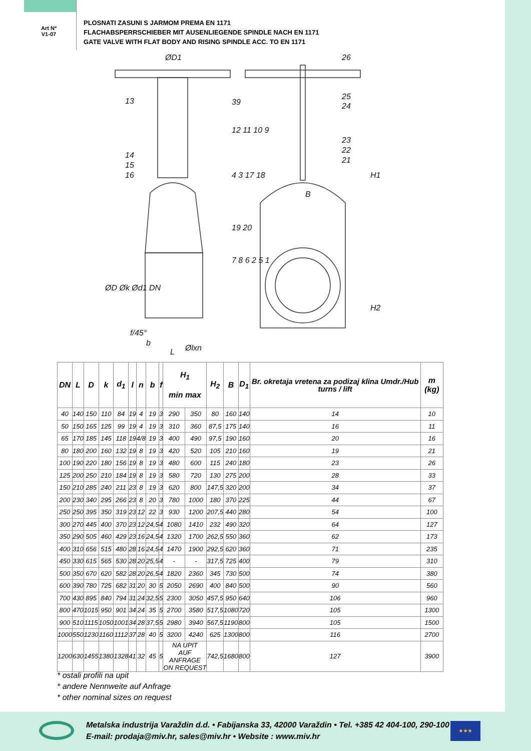Art Nº
V1-07
PLOSNATI ZASUNI S JARMOM PREMA EN 1171
FLACHABSPERRSCHIEBER MIT AUSENLIEGENDE SPINDLE NACH EN 1171
GATE VALVE WITH FLAT BODY AND RISING SPINDLE ACC. TO EN 1171
ØD1
13
39
26
25
24
14
15
16
12 11 10 9
4 3 17 18
19 20
7 8 6 2 5 1
23
22
21
B
H1
H2
ØD Øk Ød1 DN
f/45°
b
L
Ølxn
| DN | L | D | k | d<sub>1</sub> | l | n | b | f | H<sub>1</sub> min max | | H<sub>2</sub> | B | D<sub>1</sub> | Br. okretaja vretena za podizaj klina Umdr./Hub turns / lift | m (kg) |
| --- | --- | --- | --- | --- | --- | --- | --- | --- | --- | --- | --- | --- | --- | --- | --- |
| 40 | 140 | 150 | 110 | 84 | 19 | 4 | 19 | 3 | 290 | 350 | 80 | 160 | 140 | 14 | 10 |
| 50 | 150 | 165 | 125 | 99 | 19 | 4 | 19 | 3 | 310 | 360 | 87,5 | 175 | 140 | 16 | 11 |
| 65 | 170 | 185 | 145 | 118 | 19 | 4/8 | 19 | 3 | 400 | 490 | 97,5 | 190 | 160 | 20 | 16 |
| 80 | 180 | 200 | 160 | 132 | 19 | 8 | 19 | 3 | 420 | 520 | 105 | 210 | 160 | 19 | 21 |
| 100 | 190 | 220 | 180 | 156 | 19 | 8 | 19 | 3 | 480 | 600 | 115 | 240 | 180 | 23 | 26 |
| 125 | 200 | 250 | 210 | 184 | 19 | 8 | 19 | 3 | 580 | 720 | 130 | 275 | 200 | 28 | 33 |
| 150 | 210 | 285 | 240 | 211 | 23 | 8 | 19 | 3 | 620 | 800 | 147,5 | 320 | 200 | 34 | 37 |
| 200 | 230 | 340 | 295 | 266 | 23 | 8 | 20 | 3 | 780 | 1000 | 180 | 370 | 225 | 44 | 67 |
| 250 | 250 | 395 | 350 | 319 | 23 | 12 | 22 | 3 | 930 | 1200 | 207,5 | 440 | 280 | 54 | 100 |
| 300 | 270 | 445 | 400 | 370 | 23 | 12 | 24,5 | 4 | 1080 | 1410 | 232 | 490 | 320 | 64 | 127 |
| 350 | 290 | 505 | 460 | 429 | 23 | 16 | 24,5 | 4 | 1320 | 1700 | 262,5 | 550 | 360 | 62 | 173 |
| 400 | 310 | 656 | 515 | 480 | 28 | 16 | 24,5 | 4 | 1470 | 1900 | 292,5 | 620 | 360 | 71 | 235 |
| 450 | 330 | 615 | 565 | 530 | 28 | 20 | 25,5 | 4 | - | - | 317,5 | 725 | 400 | 79 | 310 |
| 500 | 350 | 670 | 620 | 582 | 28 | 20 | 26,5 | 4 | 1820 | 2360 | 345 | 730 | 500 | 74 | 380 |
| 600 | 390 | 780 | 725 | 682 | 31 | 20 | 30 | 5 | 2050 | 2690 | 400 | 840 | 500 | 90 | 560 |
| 700 | 430 | 895 | 840 | 794 | 31 | 24 | 32,5 | 5 | 2300 | 3050 | 457,5 | 950 | 640 | 106 | 960 |
| 800 | 470 | 1015 | 950 | 901 | 34 | 24 | 35 | 5 | 2700 | 3580 | 517,5 | 1080 | 720 | 105 | 1300 |
| 900 | 510 | 1115 | 1050 | 1001 | 34 | 28 | 37,5 | 5 | 2980 | 3940 | 567,5 | 1190 | 800 | 105 | 1500 |
| 1000 | 550 | 1230 | 1160 | 1112 | 37 | 28 | 40 | 5 | 3200 | 4240 | 625 | 1300 | 800 | 116 | 2700 |
| 1200 | 630 | 1455 | 1380 | 1328 | 41 | 32 | 45 | 5 | NA UPIT AUF ANFRAGE ON REQUEST | | 742,5 | 1680 | 800 | 127 | 3900 |
* ostali profili na upit
* andere Nennweite auf Anfrage
* other nominal sizes on request
Metalska industrija Varaždin d.d. • Fabijanska 33, 42000 Varaždin • Tel. +385 42 404-100, 290-100
E-mail: prodaja@miv.hr, sales@miv.hr • Website : www.miv.hr
★★★